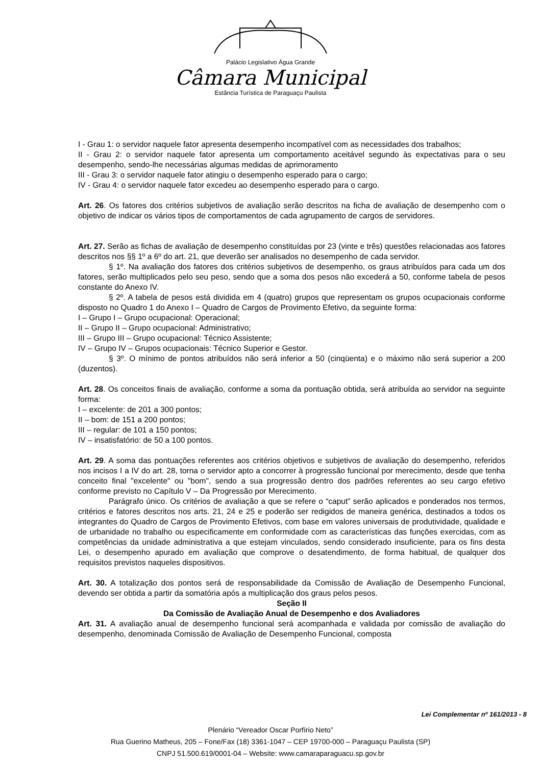Palácio Legislativo Água Grande
Câmara Municipal
Estância Turística de Paraguaçu Paulista
I - Grau 1: o servidor naquele fator apresenta desempenho incompatível com as necessidades dos trabalhos;
II - Grau 2: o servidor naquele fator apresenta um comportamento aceitável segundo às expectativas para o seu desempenho, sendo-lhe necessárias algumas medidas de aprimoramento
III - Grau 3: o servidor naquele fator atingiu o desempenho esperado para o cargo;
IV - Grau 4: o servidor naquele fator excedeu ao desempenho esperado para o cargo.
Art. 26. Os fatores dos critérios subjetivos de avaliação serão descritos na ficha de avaliação de desempenho com o objetivo de indicar os vários tipos de comportamentos de cada agrupamento de cargos de servidores.
Art. 27. Serão as fichas de avaliação de desempenho constituídas por 23 (vinte e três) questões relacionadas aos fatores descritos nos §§ 1º a 6º do art. 21, que deverão ser analisados no desempenho de cada servidor.
§ 1º. Na avaliação dos fatores dos critérios subjetivos de desempenho, os graus atribuídos para cada um dos fatores, serão multiplicados pelo seu peso, sendo que a soma dos pesos não excederá a 50, conforme tabela de pesos constante do Anexo IV.
§ 2º. A tabela de pesos está dividida em 4 (quatro) grupos que representam os grupos ocupacionais conforme disposto no Quadro 1 do Anexo I – Quadro de Cargos de Provimento Efetivo, da seguinte forma:
I – Grupo I – Grupo ocupacional: Operacional;
II – Grupo II – Grupo ocupacional: Administrativo;
III – Grupo III – Grupo ocupacional: Técnico Assistente;
IV – Grupo IV – Grupos ocupacionais: Técnico Superior e Gestor.
§ 3º. O mínimo de pontos atribuídos não será inferior a 50 (cinqüenta) e o máximo não será superior a 200 (duzentos).
Art. 28. Os conceitos finais de avaliação, conforme a soma da pontuação obtida, será atribuída ao servidor na seguinte forma:
I – excelente: de 201 a 300 pontos;
II – bom: de 151 a 200 pontos;
III – regular: de 101 a 150 pontos;
IV – insatisfatório: de 50 a 100 pontos.
Art. 29. A soma das pontuações referentes aos critérios objetivos e subjetivos de avaliação do desempenho, referidos nos incisos I a IV do art. 28, torna o servidor apto a concorrer à progressão funcional por merecimento, desde que tenha conceito final "excelente" ou "bom", sendo a sua progressão dentro dos padrões referentes ao seu cargo efetivo conforme previsto no Capítulo V – Da Progressão por Merecimento.
Parágrafo único. Os critérios de avaliação a que se refere o “caput” serão aplicados e ponderados nos termos, critérios e fatores descritos nos arts. 21, 24 e 25 e poderão ser redigidos de maneira genérica, destinados a todos os integrantes do Quadro de Cargos de Provimento Efetivos, com base em valores universais de produtividade, qualidade e de urbanidade no trabalho ou especificamente em conformidade com as características das funções exercidas, com as competências da unidade administrativa a que estejam vinculados, sendo considerado insuficiente, para os fins desta Lei, o desempenho apurado em avaliação que comprove o desatendimento, de forma habitual, de qualquer dos requisitos previstos naqueles dispositivos.
Art. 30. A totalização dos pontos será de responsabilidade da Comissão de Avaliação de Desempenho Funcional, devendo ser obtida a partir da somatória após a multiplicação dos graus pelos pesos.
Seção II
Da Comissão de Avaliação Anual de Desempenho e dos Avaliadores
Art. 31. A avaliação anual de desempenho funcional será acompanhada e validada por comissão de avaliação do desempenho, denominada Comissão de Avaliação de Desempenho Funcional, composta
Lei Complementar nº 161/2013 - 8
Plenário “Vereador Oscar Porfírio Neto”
Rua Guerino Matheus, 205 – Fone/Fax (18) 3361-1047 – CEP 19700-000 – Paraguaçu Paulista (SP)
CNPJ 51.500.619/0001-04 – Website: www.camaraparaguacu.sp.gov.br